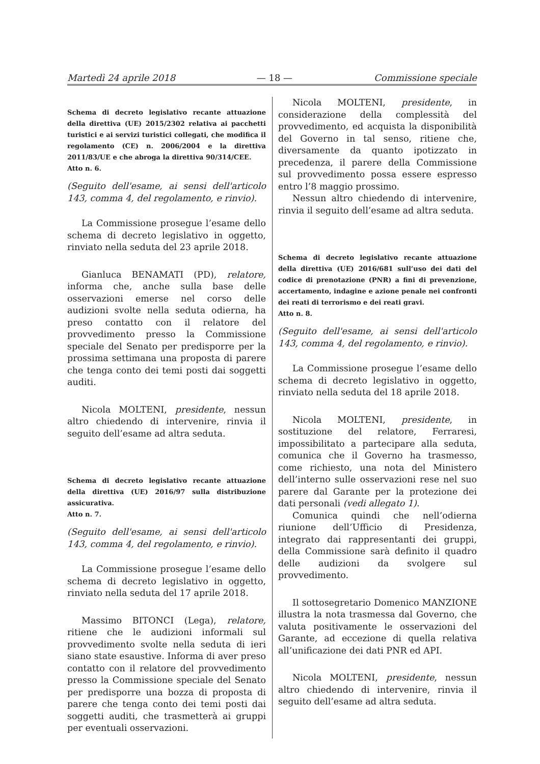Martedì 24 aprile 2018 — 18 — Commissione speciale
Schema di decreto legislativo recante attuazione della direttiva (UE) 2015/2302 relativa ai pacchetti turistici e ai servizi turistici collegati, che modifica il regolamento (CE) n. 2006/2004 e la direttiva 2011/83/UE e che abroga la direttiva 90/314/CEE.
Atto n. 6.
(Seguito dell'esame, ai sensi dell'articolo 143, comma 4, del regolamento, e rinvio).
La Commissione prosegue l’esame dello schema di decreto legislativo in oggetto, rinviato nella seduta del 23 aprile 2018.
Gianluca BENAMATI (PD), relatore, informa che, anche sulla base delle osservazioni emerse nel corso delle audizioni svolte nella seduta odierna, ha preso contatto con il relatore del provvedimento presso la Commissione speciale del Senato per predisporre per la prossima settimana una proposta di parere che tenga conto dei temi posti dai soggetti auditi.
Nicola MOLTENI, presidente, nessun altro chiedendo di intervenire, rinvia il seguito dell’esame ad altra seduta.
Schema di decreto legislativo recante attuazione della direttiva (UE) 2016/97 sulla distribuzione assicurativa.
Atto n. 7.
(Seguito dell'esame, ai sensi dell'articolo 143, comma 4, del regolamento, e rinvio).
La Commissione prosegue l’esame dello schema di decreto legislativo in oggetto, rinviato nella seduta del 17 aprile 2018.
Massimo BITONCI (Lega), relatore, ritiene che le audizioni informali sul provvedimento svolte nella seduta di ieri siano state esaustive. Informa di aver preso contatto con il relatore del provvedimento presso la Commissione speciale del Senato per predisporre una bozza di proposta di parere che tenga conto dei temi posti dai soggetti auditi, che trasmetterà ai gruppi per eventuali osservazioni.
Nicola MOLTENI, presidente, in considerazione della complessità del provvedimento, ed acquista la disponibilità del Governo in tal senso, ritiene che, diversamente da quanto ipotizzato in precedenza, il parere della Commissione sul provvedimento possa essere espresso entro l’8 maggio prossimo.
Nessun altro chiedendo di intervenire, rinvia il seguito dell’esame ad altra seduta.
Schema di decreto legislativo recante attuazione della direttiva (UE) 2016/681 sull’uso dei dati del codice di prenotazione (PNR) a fini di prevenzione, accertamento, indagine e azione penale nei confronti dei reati di terrorismo e dei reati gravi.
Atto n. 8.
(Seguito dell'esame, ai sensi dell'articolo 143, comma 4, del regolamento, e rinvio).
La Commissione prosegue l’esame dello schema di decreto legislativo in oggetto, rinviato nella seduta del 18 aprile 2018.
Nicola MOLTENI, presidente, in sostituzione del relatore, Ferraresi, impossibilitato a partecipare alla seduta, comunica che il Governo ha trasmesso, come richiesto, una nota del Ministero dell’interno sulle osservazioni rese nel suo parere dal Garante per la protezione dei dati personali (vedi allegato 1).
Comunica quindi che nell’odierna riunione dell’Ufficio di Presidenza, integrato dai rappresentanti dei gruppi, della Commissione sarà definito il quadro delle audizioni da svolgere sul provvedimento.
Il sottosegretario Domenico MANZIONE illustra la nota trasmessa dal Governo, che valuta positivamente le osservazioni del Garante, ad eccezione di quella relativa all’unificazione dei dati PNR ed API.
Nicola MOLTENI, presidente, nessun altro chiedendo di intervenire, rinvia il seguito dell’esame ad altra seduta.